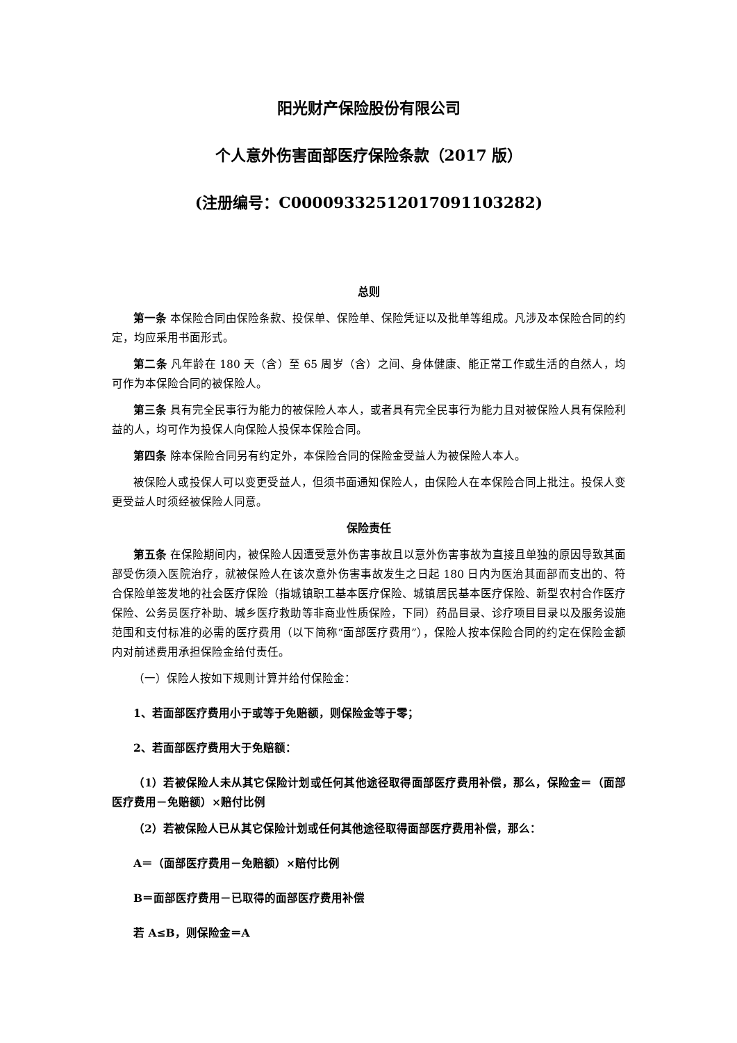阳光财产保险股份有限公司
个人意外伤害面部医疗保险条款（2017 版）
(注册编号：C00009332512017091103282)
总则
第一条 本保险合同由保险条款、投保单、保险单、保险凭证以及批单等组成。凡涉及本保险合同的约定，均应采用书面形式。
第二条 凡年龄在 180 天（含）至 65 周岁（含）之间、身体健康、能正常工作或生活的自然人，均可作为本保险合同的被保险人。
第三条 具有完全民事行为能力的被保险人本人，或者具有完全民事行为能力且对被保险人具有保险利益的人，均可作为投保人向保险人投保本保险合同。
第四条 除本保险合同另有约定外，本保险合同的保险金受益人为被保险人本人。
被保险人或投保人可以变更受益人，但须书面通知保险人，由保险人在本保险合同上批注。投保人变更受益人时须经被保险人同意。
保险责任
第五条 在保险期间内，被保险人因遭受意外伤害事故且以意外伤害事故为直接且单独的原因导致其面部受伤须入医院治疗，就被保险人在该次意外伤害事故发生之日起 180 日内为医治其面部而支出的、符合保险单签发地的社会医疗保险（指城镇职工基本医疗保险、城镇居民基本医疗保险、新型农村合作医疗保险、公务员医疗补助、城乡医疗救助等非商业性质保险，下同）药品目录、诊疗项目目录以及服务设施范围和支付标准的必需的医疗费用（以下简称“面部医疗费用”），保险人按本保险合同的约定在保险金额内对前述费用承担保险金给付责任。
（一）保险人按如下规则计算并给付保险金：
1、若面部医疗费用小于或等于免赔额，则保险金等于零；
2、若面部医疗费用大于免赔额：
（1）若被保险人未从其它保险计划或任何其他途径取得面部医疗费用补偿，那么，保险金＝（面部医疗费用－免赔额）×赔付比例
（2）若被保险人已从其它保险计划或任何其他途径取得面部医疗费用补偿，那么：
A＝（面部医疗费用－免赔额）×赔付比例
B＝面部医疗费用－已取得的面部医疗费用补偿
若 A≤B，则保险金＝A